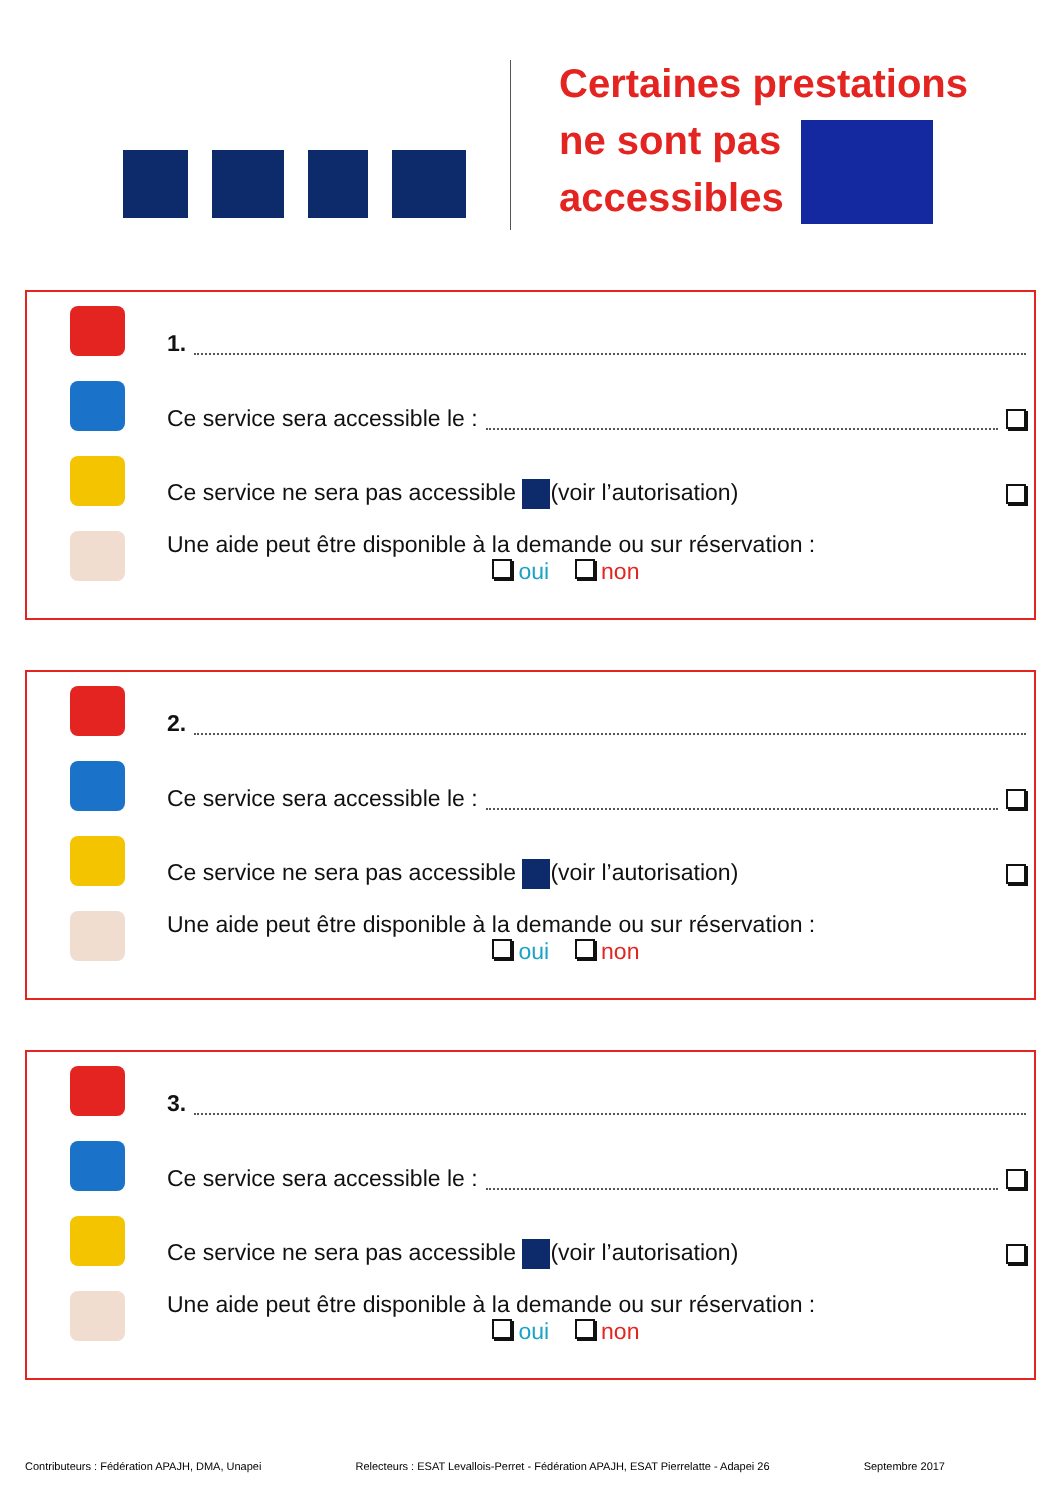Certaines prestations
ne sont pas
accessibles
1.
Ce service sera accessible le :
Ce service ne sera pas accessible (voir l’autorisation)
Une aide peut être disponible à la demande ou sur réservation :
oui non
2.
Ce service sera accessible le :
Ce service ne sera pas accessible (voir l’autorisation)
Une aide peut être disponible à la demande ou sur réservation :
oui non
3.
Ce service sera accessible le :
Ce service ne sera pas accessible (voir l’autorisation)
Une aide peut être disponible à la demande ou sur réservation :
oui non
Contributeurs : Fédération APAJH, DMA, Unapei Relecteurs : ESAT Levallois-Perret - Fédération APAJH, ESAT Pierrelatte - Adapei 26 Septembre 2017